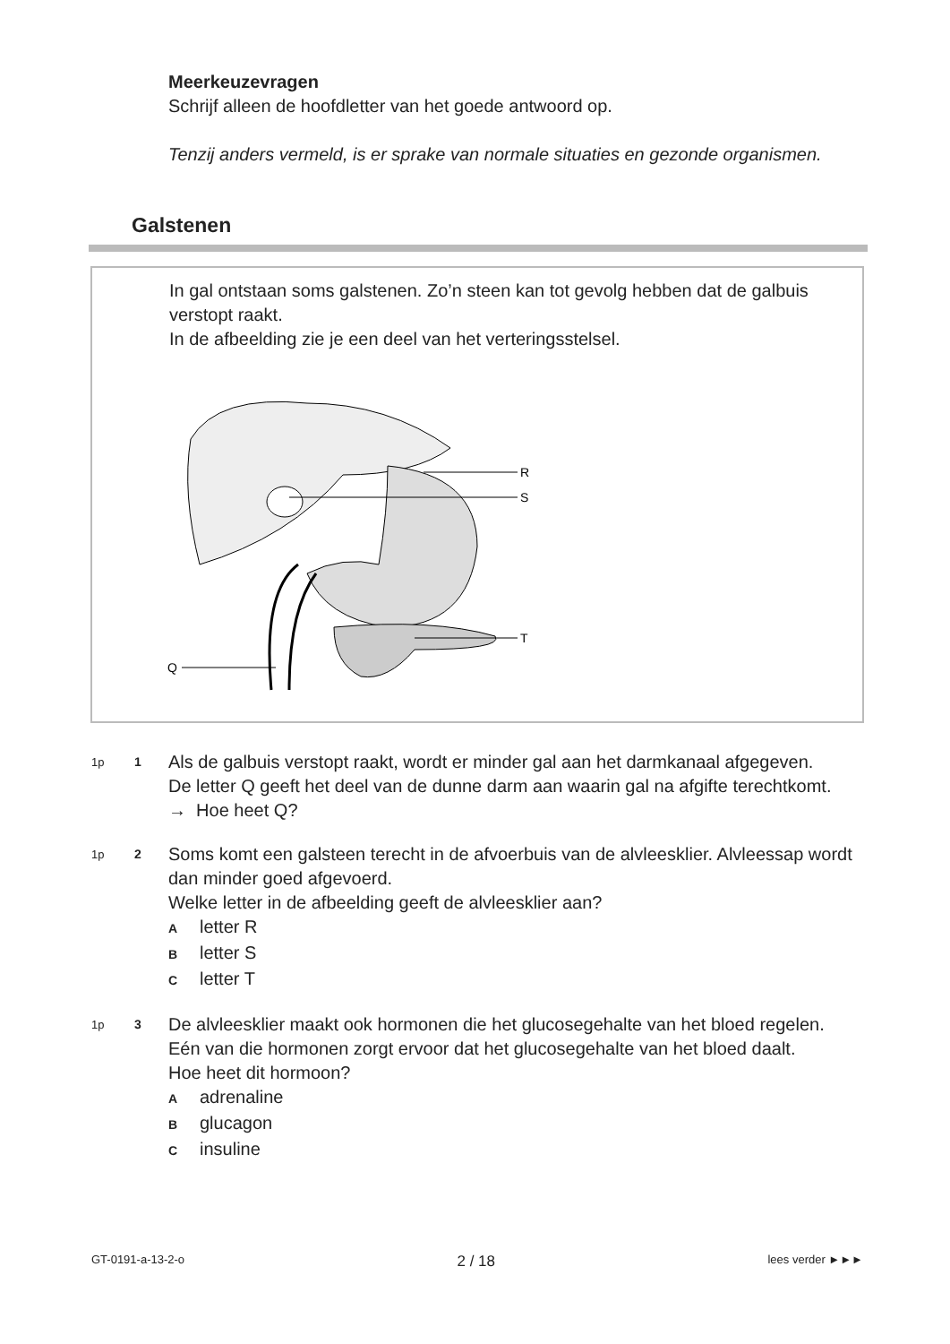Meerkeuzevragen
Schrijf alleen de hoofdletter van het goede antwoord op.
Tenzij anders vermeld, is er sprake van normale situaties en gezonde organismen.
Galstenen
In gal ontstaan soms galstenen. Zo’n steen kan tot gevolg hebben dat de galbuis verstopt raakt.
In de afbeelding zie je een deel van het verteringsstelsel.
R
S
T
Q
1p 1
Als de galbuis verstopt raakt, wordt er minder gal aan het darmkanaal afgegeven.
De letter Q geeft het deel van de dunne darm aan waarin gal na afgifte terechtkomt.
→ Hoe heet Q?
1p 2
Soms komt een galsteen terecht in de afvoerbuis van de alvleesklier. Alvleessap wordt dan minder goed afgevoerd.
Welke letter in de afbeelding geeft de alvleesklier aan?
Aletter R
Bletter S
Cletter T
1p 3
De alvleesklier maakt ook hormonen die het glucosegehalte van het bloed regelen. Eén van die hormonen zorgt ervoor dat het glucosegehalte van het bloed daalt.
Hoe heet dit hormoon?
Aadrenaline
Bglucagon
Cinsuline
GT-0191-a-13-2-o 2 / 18 lees verder ►►►